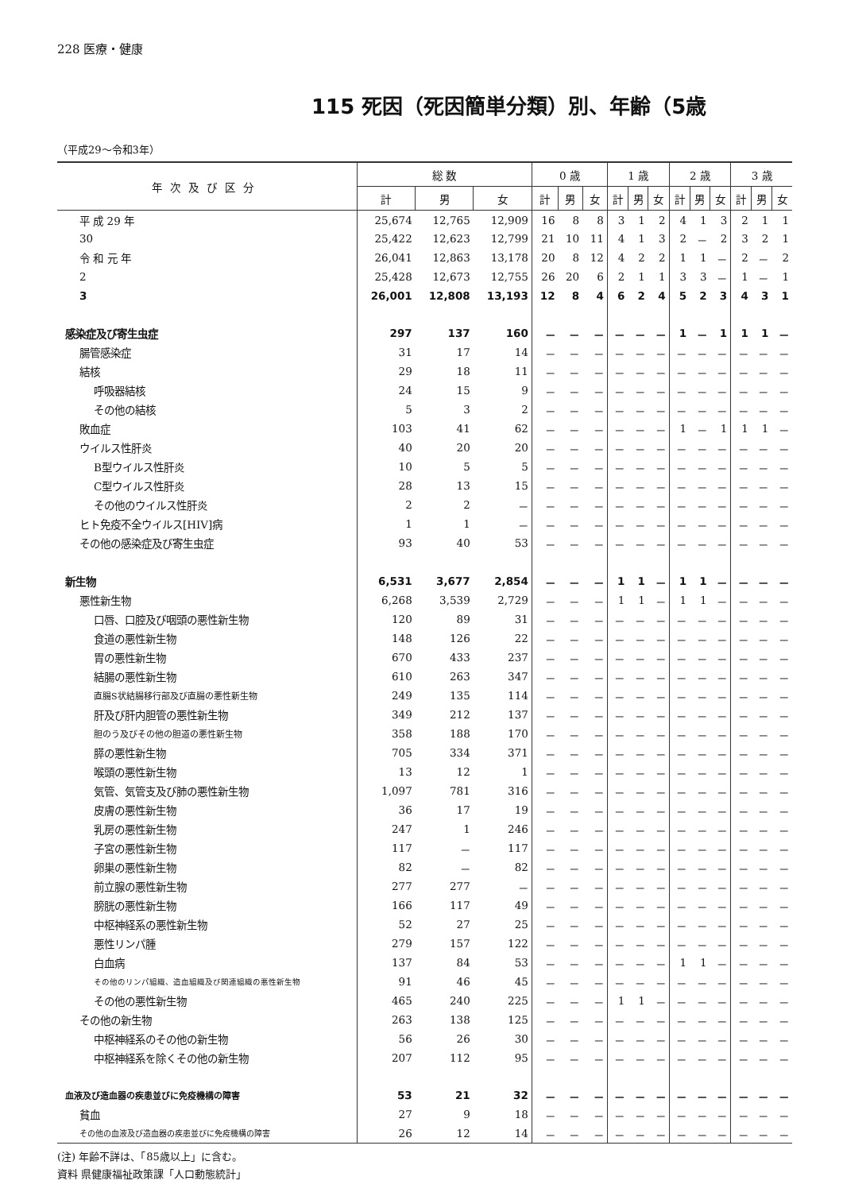228 医療・健康
115 死因（死因簡単分類）別、年齢（5歳
（平成29～令和3年）
| 年次及び区分 | 総 数 | | | 0 歳 | | | 1 歳 | | | 2 歳 | | | 3 歳 | | |
| --- | --- | --- | --- | --- | --- | --- | --- | --- | --- | --- | --- | --- | --- | --- | --- |
| | 計 | 男 | 女 | 計 | 男 | 女 | 計 | 男 | 女 | 計 | 男 | 女 | 計 | 男 | 女 |
| 平 成 29 年 | 25,674 | 12,765 | 12,909 | 16 | 8 | 8 | 3 | 1 | 2 | 4 | 1 | 3 | 2 | 1 | 1 |
| 30 | 25,422 | 12,623 | 12,799 | 21 | 10 | 11 | 4 | 1 | 3 | 2 | － | 2 | 3 | 2 | 1 |
| 令 和 元 年 | 26,041 | 12,863 | 13,178 | 20 | 8 | 12 | 4 | 2 | 2 | 1 | 1 | － | 2 | － | 2 |
| 2 | 25,428 | 12,673 | 12,755 | 26 | 20 | 6 | 2 | 1 | 1 | 3 | 3 | － | 1 | － | 1 |
| 3 | 26,001 | 12,808 | 13,193 | 12 | 8 | 4 | 6 | 2 | 4 | 5 | 2 | 3 | 4 | 3 | 1 |
| 感染症及び寄生虫症 | 297 | 137 | 160 | － | － | － | － | － | － | 1 | － | 1 | 1 | 1 | － |
| 腸管感染症 | 31 | 17 | 14 | － | － | － | － | － | － | － | － | － | － | － | － |
| 結核 | 29 | 18 | 11 | － | － | － | － | － | － | － | － | － | － | － | － |
| 呼吸器結核 | 24 | 15 | 9 | － | － | － | － | － | － | － | － | － | － | － | － |
| その他の結核 | 5 | 3 | 2 | － | － | － | － | － | － | － | － | － | － | － | － |
| 敗血症 | 103 | 41 | 62 | － | － | － | － | － | － | 1 | － | 1 | 1 | 1 | － |
| ウイルス性肝炎 | 40 | 20 | 20 | － | － | － | － | － | － | － | － | － | － | － | － |
| B型ウイルス性肝炎 | 10 | 5 | 5 | － | － | － | － | － | － | － | － | － | － | － | － |
| C型ウイルス性肝炎 | 28 | 13 | 15 | － | － | － | － | － | － | － | － | － | － | － | － |
| その他のウイルス性肝炎 | 2 | 2 | － | － | － | － | － | － | － | － | － | － | － | － | － |
| ヒト免疫不全ウイルス[HIV]病 | 1 | 1 | － | － | － | － | － | － | － | － | － | － | － | － | － |
| その他の感染症及び寄生虫症 | 93 | 40 | 53 | － | － | － | － | － | － | － | － | － | － | － | － |
| 新生物 | 6,531 | 3,677 | 2,854 | － | － | － | 1 | 1 | － | 1 | 1 | － | － | － | － |
| 悪性新生物 | 6,268 | 3,539 | 2,729 | － | － | － | 1 | 1 | － | 1 | 1 | － | － | － | － |
| 口唇、口腔及び咽頭の悪性新生物 | 120 | 89 | 31 | － | － | － | － | － | － | － | － | － | － | － | － |
| 食道の悪性新生物 | 148 | 126 | 22 | － | － | － | － | － | － | － | － | － | － | － | － |
| 胃の悪性新生物 | 670 | 433 | 237 | － | － | － | － | － | － | － | － | － | － | － | － |
| 結腸の悪性新生物 | 610 | 263 | 347 | － | － | － | － | － | － | － | － | － | － | － | － |
| 直腸S状結腸移行部及び直腸の悪性新生物 | 249 | 135 | 114 | － | － | － | － | － | － | － | － | － | － | － | － |
| 肝及び肝内胆管の悪性新生物 | 349 | 212 | 137 | － | － | － | － | － | － | － | － | － | － | － | － |
| 胆のう及びその他の胆道の悪性新生物 | 358 | 188 | 170 | － | － | － | － | － | － | － | － | － | － | － | － |
| 膵の悪性新生物 | 705 | 334 | 371 | － | － | － | － | － | － | － | － | － | － | － | － |
| 喉頭の悪性新生物 | 13 | 12 | 1 | － | － | － | － | － | － | － | － | － | － | － | － |
| 気管、気管支及び肺の悪性新生物 | 1,097 | 781 | 316 | － | － | － | － | － | － | － | － | － | － | － | － |
| 皮膚の悪性新生物 | 36 | 17 | 19 | － | － | － | － | － | － | － | － | － | － | － | － |
| 乳房の悪性新生物 | 247 | 1 | 246 | － | － | － | － | － | － | － | － | － | － | － | － |
| 子宮の悪性新生物 | 117 | － | 117 | － | － | － | － | － | － | － | － | － | － | － | － |
| 卵巣の悪性新生物 | 82 | － | 82 | － | － | － | － | － | － | － | － | － | － | － | － |
| 前立腺の悪性新生物 | 277 | 277 | － | － | － | － | － | － | － | － | － | － | － | － | － |
| 膀胱の悪性新生物 | 166 | 117 | 49 | － | － | － | － | － | － | － | － | － | － | － | － |
| 中枢神経系の悪性新生物 | 52 | 27 | 25 | － | － | － | － | － | － | － | － | － | － | － | － |
| 悪性リンパ腫 | 279 | 157 | 122 | － | － | － | － | － | － | － | － | － | － | － | － |
| 白血病 | 137 | 84 | 53 | － | － | － | － | － | － | 1 | 1 | － | － | － | － |
| その他のリンパ組織、造血組織及び関連組織の悪性新生物 | 91 | 46 | 45 | － | － | － | － | － | － | － | － | － | － | － | － |
| その他の悪性新生物 | 465 | 240 | 225 | － | － | － | 1 | 1 | － | － | － | － | － | － | － |
| その他の新生物 | 263 | 138 | 125 | － | － | － | － | － | － | － | － | － | － | － | － |
| 中枢神経系のその他の新生物 | 56 | 26 | 30 | － | － | － | － | － | － | － | － | － | － | － | － |
| 中枢神経系を除くその他の新生物 | 207 | 112 | 95 | － | － | － | － | － | － | － | － | － | － | － | － |
| 血液及び造血器の疾患並びに免疫機構の障害 | 53 | 21 | 32 | － | － | － | － | － | － | － | － | － | － | － | － |
| 貧血 | 27 | 9 | 18 | － | － | － | － | － | － | － | － | － | － | － | － |
| その他の血液及び造血器の疾患並びに免疫機構の障害 | 26 | 12 | 14 | － | － | － | － | － | － | － | － | － | － | － | － |
(注) 年齢不詳は、「85歳以上」に含む。
資料 県健康福祉政策課「人口動態統計」